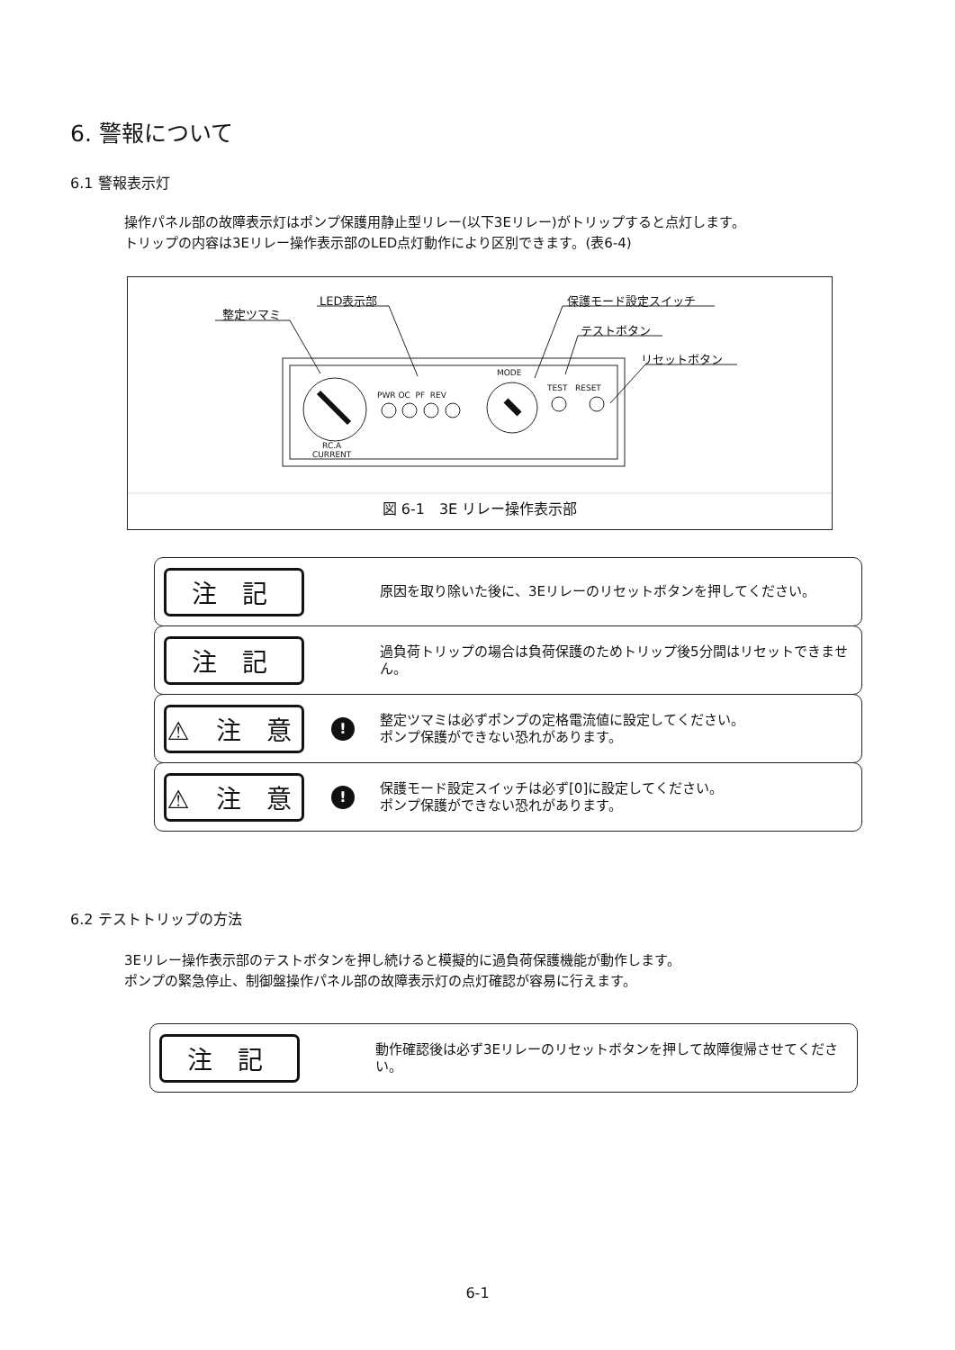6. 警報について
6.1 警報表示灯
操作パネル部の故障表示灯はポンプ保護用静止型リレー(以下3Eリレー)がトリップすると点灯します。
トリップの内容は3Eリレー操作表示部のLED点灯動作により区別できます。(表6-4)
整定ツマミ
LED表示部 保護モード設定スイッチ
テストボタン
リセットボタン
MODE
PWR OC PF REV
TEST RESET
RC.A
CURRENT
図 6-1　3E リレー操作表示部
注 記
原因を取り除いた後に、3Eリレーのリセットボタンを押してください。
注 記
過負荷トリップの場合は負荷保護のためトリップ後5分間はリセットできません。
⚠ 注 意
!
整定ツマミは必ずポンプの定格電流値に設定してください。
ポンプ保護ができない恐れがあります。
⚠ 注 意
!
保護モード設定スイッチは必ず[0]に設定してください。
ポンプ保護ができない恐れがあります。
6.2 テストトリップの方法
3Eリレー操作表示部のテストボタンを押し続けると模擬的に過負荷保護機能が動作します。
ポンプの緊急停止、制御盤操作パネル部の故障表示灯の点灯確認が容易に行えます。
注 記
動作確認後は必ず3Eリレーのリセットボタンを押して故障復帰させてください。
6-1